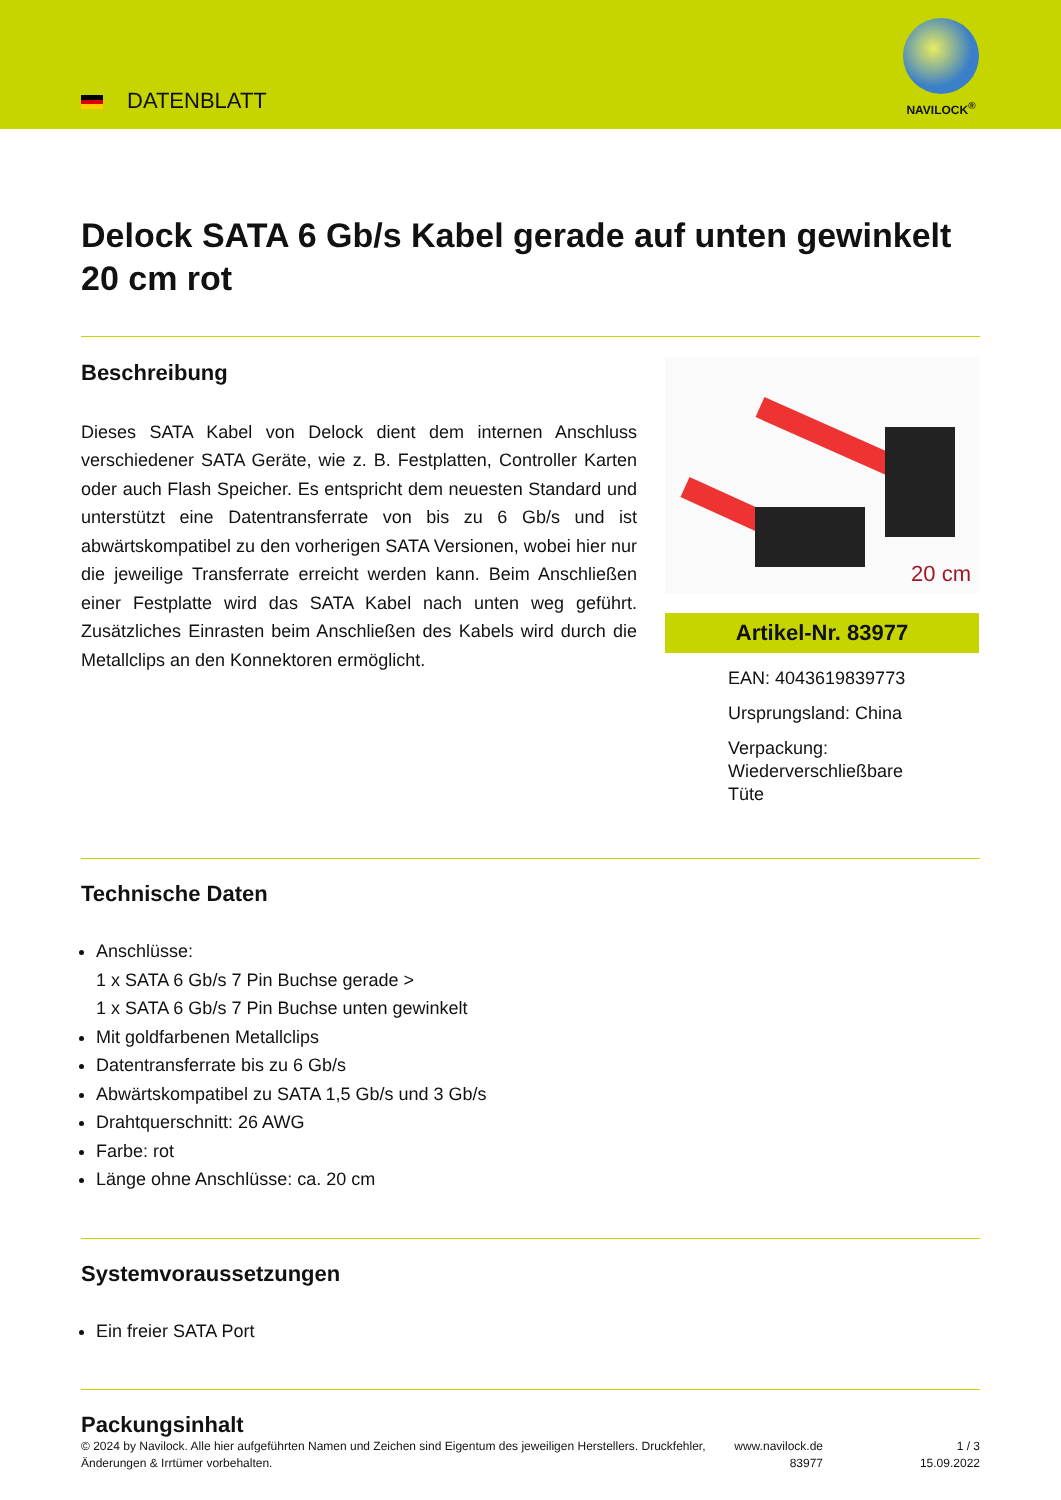DATENBLATT
NAVILOCK<sup>®</sup>
Delock SATA 6 Gb/s Kabel gerade auf unten gewinkelt 20 cm rot
Beschreibung
Dieses SATA Kabel von Delock dient dem internen Anschluss verschiedener SATA Geräte, wie z. B. Festplatten, Controller Karten oder auch Flash Speicher. Es entspricht dem neuesten Standard und unterstützt eine Datentransferrate von bis zu 6 Gb/s und ist abwärtskompatibel zu den vorherigen SATA Versionen, wobei hier nur die jeweilige Transferrate erreicht werden kann. Beim Anschließen einer Festplatte wird das SATA Kabel nach unten weg geführt. Zusätzliches Einrasten beim Anschließen des Kabels wird durch die Metallclips an den Konnektoren ermöglicht.
20 cm
Artikel-Nr. 83977
EAN: 4043619839773
Ursprungsland: China
Verpackung:
Wiederverschließbare
Tüte
Technische Daten
Anschlüsse:
1 x SATA 6 Gb/s 7 Pin Buchse gerade >
1 x SATA 6 Gb/s 7 Pin Buchse unten gewinkelt
Mit goldfarbenen Metallclips
Datentransferrate bis zu 6 Gb/s
Abwärtskompatibel zu SATA 1,5 Gb/s und 3 Gb/s
Drahtquerschnitt: 26 AWG
Farbe: rot
Länge ohne Anschlüsse: ca. 20 cm
Systemvoraussetzungen
Ein freier SATA Port
Packungsinhalt
© 2024 by Navilock. Alle hier aufgeführten Namen und Zeichen sind Eigentum des jeweiligen Herstellers. Druckfehler, Änderungen & Irrtümer vorbehalten.
www.navilock.de
83977
1 / 3
15.09.2022